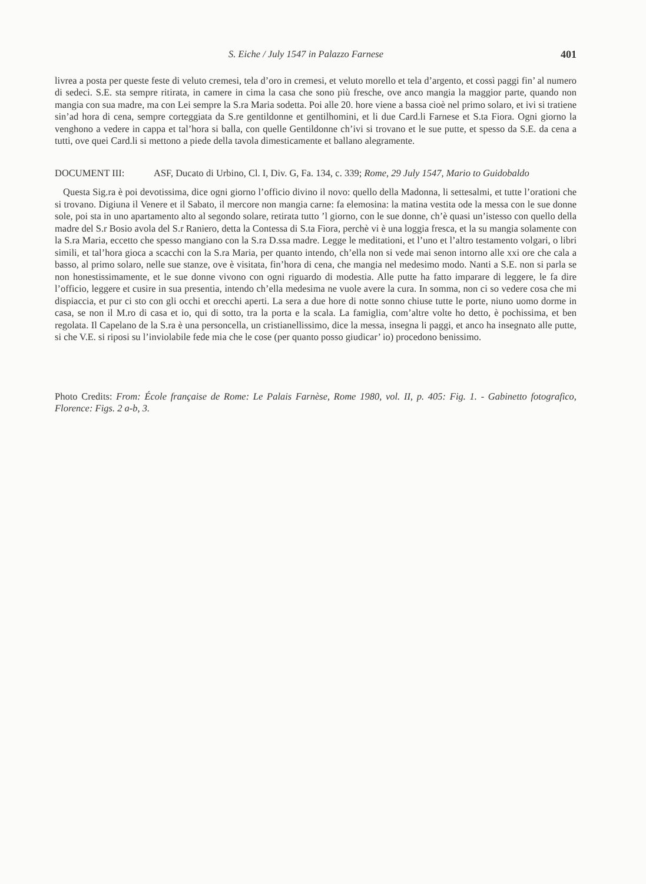S. Eiche / July 1547 in Palazzo Farnese 401
livrea a posta per queste feste di veluto cremesi, tela d’oro in cremesi, et veluto morello et tela d’argento, et cossì paggi fin’ al numero di sedeci. S.E. sta sempre ritirata, in camere in cima la casa che sono più fresche, ove anco mangia la maggior parte, quando non mangia con sua madre, ma con Lei sempre la S.ra Maria sodetta. Poi alle 20. hore viene a bassa cioè nel primo solaro, et ivi si tratiene sin’ad hora di cena, sempre corteggiata da S.re gentildonne et gentilhomini, et li due Card.li Farnese et S.ta Fiora. Ogni giorno la venghono a vedere in cappa et tal’hora si balla, con quelle Gentildonne ch’ivi si trovano et le sue putte, et spesso da S.E. da cena a tutti, ove quei Card.li si mettono a piede della tavola dimesticamente et ballano alegramente.
DOCUMENT III: ASF, Ducato di Urbino, Cl. I, Div. G, Fa. 134, c. 339; Rome, 29 July 1547, Mario to Guidobaldo
Questa Sig.ra è poi devotissima, dice ogni giorno l’officio divino il novo: quello della Madonna, li settesalmi, et tutte l’orationi che si trovano. Digiuna il Venere et il Sabato, il mercore non mangia carne: fa elemosina: la matina vestita ode la messa con le sue donne sole, poi sta in uno apartamento alto al segondo solare, retirata tutto ’l giorno, con le sue donne, ch’è quasi un’istesso con quello della madre del S.r Bosio avola del S.r Ranie­ro, detta la Contessa di S.ta Fiora, perchè vi è una loggia fresca, et la su mangia solamente con la S.ra Maria, eccetto che spesso mangiano con la S.ra D.ssa madre. Legge le meditationi, et l’uno et l’altro testamento volgari, o libri simili, et tal’hora gioca a scacchi con la S.ra Maria, per quanto intendo, ch’ella non si vede mai senon intorno alle xxi ore che cala a basso, al primo solaro, nelle sue stanze, ove è visitata, fin’hora di cena, che mangia nel medesimo modo. Nanti a S.E. non si parla se non honestissimamente, et le sue donne vivono con ogni riguardo di modestia. Alle putte ha fatto imparare di leggere, le fa dire l’officio, leggere et cusire in sua presentia, intendo ch’ella medesima ne vuole avere la cura. In somma, non ci so vedere cosa che mi dispiaccia, et pur ci sto con gli occhi et orecchi aperti. La sera a due hore di notte sonno chiuse tutte le porte, niuno uomo dorme in casa, se non il M.ro di casa et io, qui di sotto, tra la porta e la scala. La famiglia, com’altre volte ho detto, è pochissima, et ben regolata. Il Capelano de la S.ra è una personcella, un cristianellissimo, dice la messa, insegna li paggi, et anco ha insegnato alle putte, si che V.E. si riposi su l’inviolabile fede mia che le cose (per quanto posso giudicar’ io) procedono benissimo.
Photo Credits: From: École française de Rome: Le Palais Farnèse, Rome 1980, vol. II, p. 405: Fig. 1. - Gabinetto fotografico, Florence: Figs. 2 a-b, 3.